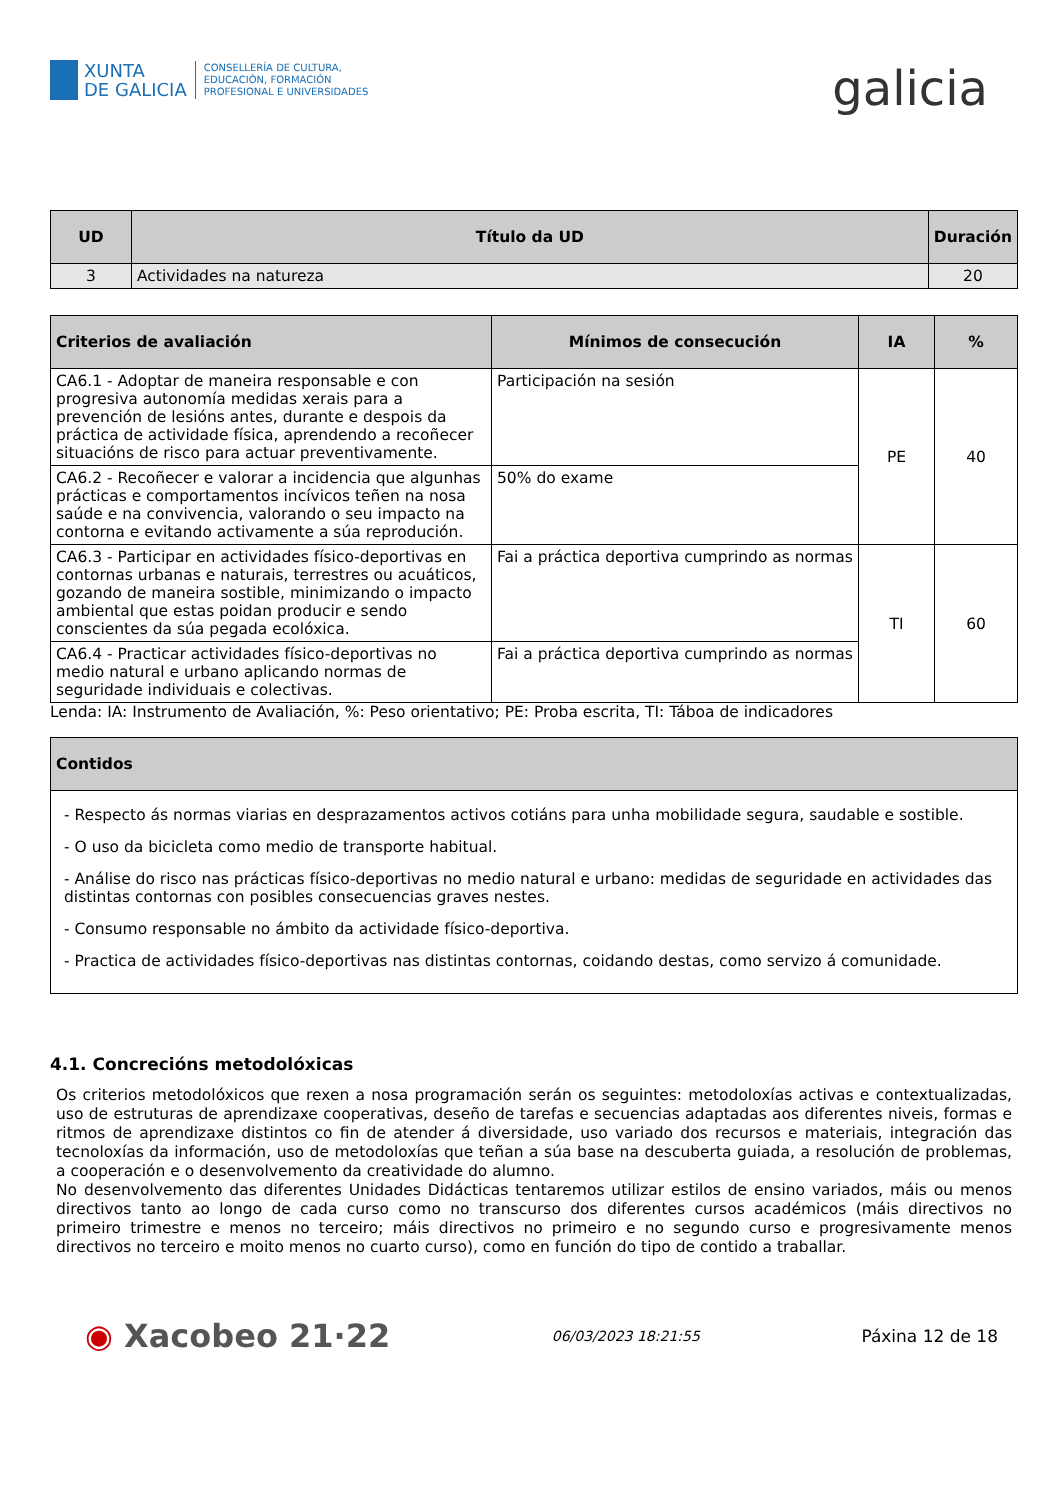XUNTA
DE GALICIA
CONSELLERÍA DE CULTURA,
EDUCACIÓN, FORMACIÓN
PROFESIONAL E UNIVERSIDADES
galicia
| UD | Título da UD | Duración |
| --- | --- | --- |
| 3 | Actividades na natureza | 20 |
| Criterios de avaliación | Mínimos de consecución | IA | % |
| --- | --- | --- | --- |
| CA6.1 - Adoptar de maneira responsable e con progresiva autonomía medidas xerais para a prevención de lesións antes, durante e despois da práctica de actividade física, aprendendo a recoñecer situacións de risco para actuar preventivamente. | Participación na sesión | PE | 40 |
| CA6.2 - Recoñecer e valorar a incidencia que algunhas prácticas e comportamentos incívicos teñen na nosa saúde e na convivencia, valorando o seu impacto na contorna e evitando activamente a súa reprodución. | 50% do exame | | |
| CA6.3 - Participar en actividades físico-deportivas en contornas urbanas e naturais, terrestres ou acuáticos, gozando de maneira sostible, minimizando o impacto ambiental que estas poidan producir e sendo conscientes da súa pegada ecolóxica. | Fai a práctica deportiva cumprindo as normas | TI | 60 |
| CA6.4 - Practicar actividades físico-deportivas no medio natural e urbano aplicando normas de seguridade individuais e colectivas. | Fai a práctica deportiva cumprindo as normas | | |
Lenda: IA: Instrumento de Avaliación, %: Peso orientativo; PE: Proba escrita, TI: Táboa de indicadores
| Contidos |
| --- |
| - Respecto ás normas viarias en desprazamentos activos cotiáns para unha mobilidade segura, saudable e sostible. - O uso da bicicleta como medio de transporte habitual. - Análise do risco nas prácticas físico-deportivas no medio natural e urbano: medidas de seguridade en actividades das distintas contornas con posibles consecuencias graves nestes. - Consumo responsable no ámbito da actividade físico-deportiva. - Practica de actividades físico-deportivas nas distintas contornas, coidando destas, como servizo á comunidade. |
4.1. Concrecións metodolóxicas
Os criterios metodolóxicos que rexen a nosa programación serán os seguintes: metodoloxías activas e contextualizadas, uso de estruturas de aprendizaxe cooperativas, deseño de tarefas e secuencias adaptadas aos diferentes niveis, formas e ritmos de aprendizaxe distintos co fin de atender á diversidade, uso variado dos recursos e materiais, integración das tecnoloxías da información, uso de metodoloxías que teñan a súa base na descuberta guiada, a resolución de problemas, a cooperación e o desenvolvemento da creatividade do alumno.
No desenvolvemento das diferentes Unidades Didácticas tentaremos utilizar estilos de ensino variados, máis ou menos directivos tanto ao longo de cada curso como no transcurso dos diferentes cursos académicos (máis directivos no primeiro trimestre e menos no terceiro; máis directivos no primeiro e no segundo curso e progresivamente menos directivos no terceiro e moito menos no cuarto curso), como en función do tipo de contido a traballar.
◉ Xacobeo 21·22
06/03/2023 18:21:55
Páxina 12 de 18